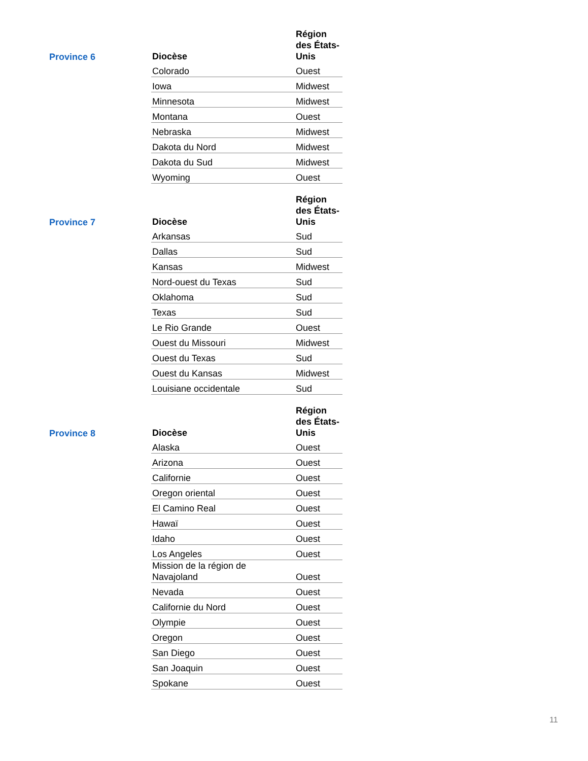Province 6
| Diocèse | Région des États-Unis |
| --- | --- |
| Colorado | Ouest |
| Iowa | Midwest |
| Minnesota | Midwest |
| Montana | Ouest |
| Nebraska | Midwest |
| Dakota du Nord | Midwest |
| Dakota du Sud | Midwest |
| Wyoming | Ouest |
Province 7
| Diocèse | Région des États-Unis |
| --- | --- |
| Arkansas | Sud |
| Dallas | Sud |
| Kansas | Midwest |
| Nord-ouest du Texas | Sud |
| Oklahoma | Sud |
| Texas | Sud |
| Le Rio Grande | Ouest |
| Ouest du Missouri | Midwest |
| Ouest du Texas | Sud |
| Ouest du Kansas | Midwest |
| Louisiane occidentale | Sud |
Province 8
| Diocèse | Région des États-Unis |
| --- | --- |
| Alaska | Ouest |
| Arizona | Ouest |
| Californie | Ouest |
| Oregon oriental | Ouest |
| El Camino Real | Ouest |
| Hawaï | Ouest |
| Idaho | Ouest |
| Los Angeles | Ouest |
| Mission de la région de Navajoland | Ouest |
| Nevada | Ouest |
| Californie du Nord | Ouest |
| Olympie | Ouest |
| Oregon | Ouest |
| San Diego | Ouest |
| San Joaquin | Ouest |
| Spokane | Ouest |
11